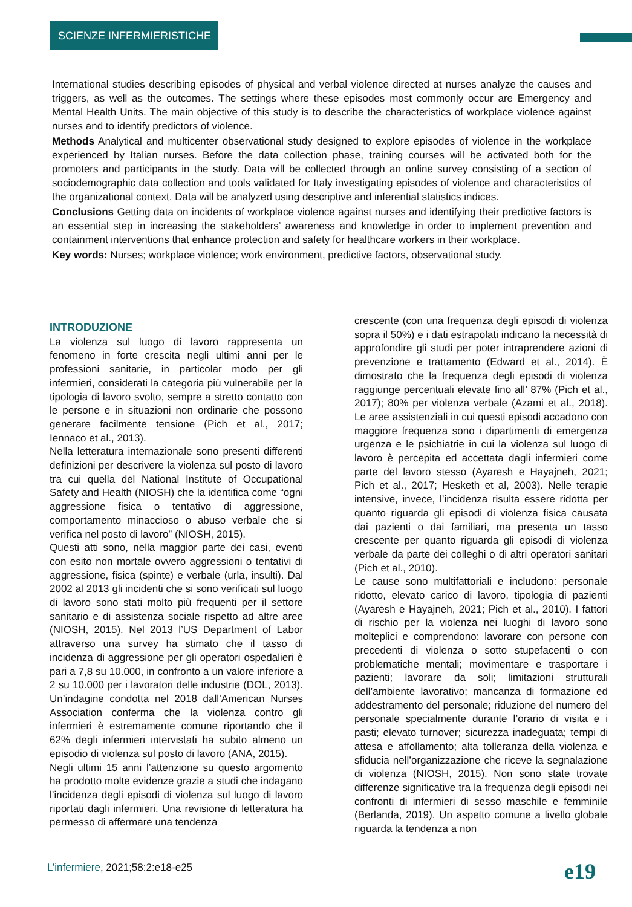SCIENZE INFERMIERISTICHE
International studies describing episodes of physical and verbal violence directed at nurses analyze the causes and triggers, as well as the outcomes. The settings where these episodes most commonly occur are Emergency and Mental Health Units. The main objective of this study is to describe the characteristics of workplace violence against nurses and to identify predictors of violence.
Methods Analytical and multicenter observational study designed to explore episodes of violence in the workplace experienced by Italian nurses. Before the data collection phase, training courses will be activated both for the promoters and participants in the study. Data will be collected through an online survey consisting of a section of sociodemographic data collection and tools validated for Italy investigating episodes of violence and characteristics of the organizational context. Data will be analyzed using descriptive and inferential statistics indices.
Conclusions Getting data on incidents of workplace violence against nurses and identifying their predictive factors is an essential step in increasing the stakeholders’ awareness and knowledge in order to implement prevention and containment interventions that enhance protection and safety for healthcare workers in their workplace.
Key words: Nurses; workplace violence; work environment, predictive factors, observational study.
INTRODUZIONE
La violenza sul luogo di lavoro rappresenta un fenomeno in forte crescita negli ultimi anni per le professioni sanitarie, in particolar modo per gli infermieri, considerati la categoria più vulnerabile per la tipologia di lavoro svolto, sempre a stretto contatto con le persone e in situazioni non ordinarie che possono generare facilmente tensione (Pich et al., 2017; Iennaco et al., 2013).
Nella letteratura internazionale sono presenti differenti definizioni per descrivere la violenza sul posto di lavoro tra cui quella del National Institute of Occupational Safety and Health (NIOSH) che la identifica come “ogni aggressione fisica o tentativo di aggressione, comportamento minaccioso o abuso verbale che si verifica nel posto di lavoro” (NIOSH, 2015).
Questi atti sono, nella maggior parte dei casi, eventi con esito non mortale ovvero aggressioni o tentativi di aggressione, fisica (spinte) e verbale (urla, insulti). Dal 2002 al 2013 gli incidenti che si sono verificati sul luogo di lavoro sono stati molto più frequenti per il settore sanitario e di assistenza sociale rispetto ad altre aree (NIOSH, 2015). Nel 2013 l’US Department of Labor attraverso una survey ha stimato che il tasso di incidenza di aggressione per gli operatori ospedalieri è pari a 7,8 su 10.000, in confronto a un valore inferiore a 2 su 10.000 per i lavoratori delle industrie (DOL, 2013). Un’indagine condotta nel 2018 dall’American Nurses Association conferma che la violenza contro gli infermieri è estremamente comune riportando che il 62% degli infermieri intervistati ha subito almeno un episodio di violenza sul posto di lavoro (ANA, 2015).
Negli ultimi 15 anni l’attenzione su questo argomento ha prodotto molte evidenze grazie a studi che indagano l’incidenza degli episodi di violenza sul luogo di lavoro riportati dagli infermieri. Una revisione di letteratura ha permesso di affermare una tendenza
crescente (con una frequenza degli episodi di violenza sopra il 50%) e i dati estrapolati indicano la necessità di approfondire gli studi per poter intraprendere azioni di prevenzione e trattamento (Edward et al., 2014). È dimostrato che la frequenza degli episodi di violenza raggiunge percentuali elevate fino all’ 87% (Pich et al., 2017); 80% per violenza verbale (Azami et al., 2018). Le aree assistenziali in cui questi episodi accadono con maggiore frequenza sono i dipartimenti di emergenza urgenza e le psichiatrie in cui la violenza sul luogo di lavoro è percepita ed accettata dagli infermieri come parte del lavoro stesso (Ayaresh e Hayajneh, 2021; Pich et al., 2017; Hesketh et al, 2003). Nelle terapie intensive, invece, l’incidenza risulta essere ridotta per quanto riguarda gli episodi di violenza fisica causata dai pazienti o dai familiari, ma presenta un tasso crescente per quanto riguarda gli episodi di violenza verbale da parte dei colleghi o di altri operatori sanitari (Pich et al., 2010).
Le cause sono multifattoriali e includono: personale ridotto, elevato carico di lavoro, tipologia di pazienti (Ayaresh e Hayajneh, 2021; Pich et al., 2010). I fattori di rischio per la violenza nei luoghi di lavoro sono molteplici e comprendono: lavorare con persone con precedenti di violenza o sotto stupefacenti o con problematiche mentali; movimentare e trasportare i pazienti; lavorare da soli; limitazioni strutturali dell’ambiente lavorativo; mancanza di formazione ed addestramento del personale; riduzione del numero del personale specialmente durante l’orario di visita e i pasti; elevato turnover; sicurezza inadeguata; tempi di attesa e affollamento; alta tolleranza della violenza e sfiducia nell’organizzazione che riceve la segnalazione di violenza (NIOSH, 2015). Non sono state trovate differenze significative tra la frequenza degli episodi nei confronti di infermieri di sesso maschile e femminile (Berlanda, 2019). Un aspetto comune a livello globale riguarda la tendenza a non
L’infermiere, 2021;58:2:e18-e25
e19